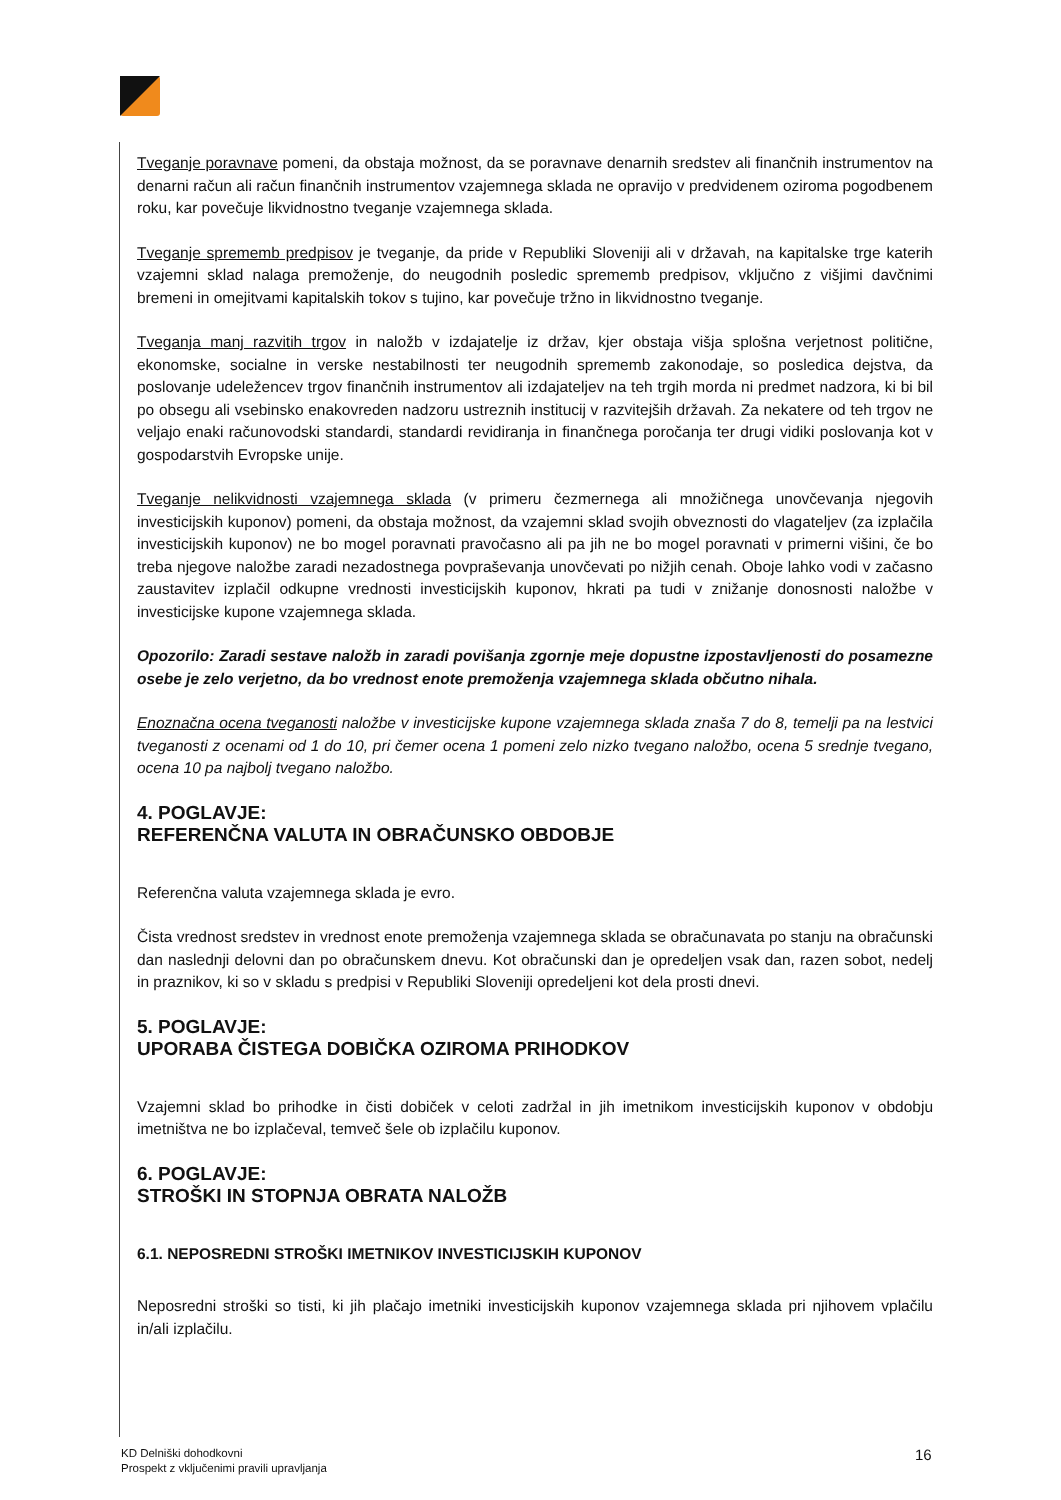Tveganje poravnave pomeni, da obstaja možnost, da se poravnave denarnih sredstev ali finančnih instrumentov na denarni račun ali račun finančnih instrumentov vzajemnega sklada ne opravijo v predvidenem oziroma pogodbenem roku, kar povečuje likvidnostno tveganje vzajemnega sklada.
Tveganje sprememb predpisov je tveganje, da pride v Republiki Sloveniji ali v državah, na kapitalske trge katerih vzajemni sklad nalaga premoženje, do neugodnih posledic sprememb predpisov, vključno z višjimi davčnimi bremeni in omejitvami kapitalskih tokov s tujino, kar povečuje tržno in likvidnostno tveganje.
Tveganja manj razvitih trgov in naložb v izdajatelje iz držav, kjer obstaja višja splošna verjetnost politične, ekonomske, socialne in verske nestabilnosti ter neugodnih sprememb zakonodaje, so posledica dejstva, da poslovanje udeležencev trgov finančnih instrumentov ali izdajateljev na teh trgih morda ni predmet nadzora, ki bi bil po obsegu ali vsebinsko enakovreden nadzoru ustreznih institucij v razvitejših državah. Za nekatere od teh trgov ne veljajo enaki računovodski standardi, standardi revidiranja in finančnega poročanja ter drugi vidiki poslovanja kot v gospodarstvih Evropske unije.
Tveganje nelikvidnosti vzajemnega sklada (v primeru čezmernega ali množičnega unovčevanja njegovih investicijskih kuponov) pomeni, da obstaja možnost, da vzajemni sklad svojih obveznosti do vlagateljev (za izplačila investicijskih kuponov) ne bo mogel poravnati pravočasno ali pa jih ne bo mogel poravnati v primerni višini, če bo treba njegove naložbe zaradi nezadostnega povpraševanja unovčevati po nižjih cenah. Oboje lahko vodi v začasno zaustavitev izplačil odkupne vrednosti investicijskih kuponov, hkrati pa tudi v znižanje donosnosti naložbe v investicijske kupone vzajemnega sklada.
Opozorilo: Zaradi sestave naložb in zaradi povišanja zgornje meje dopustne izpostavljenosti do posamezne osebe je zelo verjetno, da bo vrednost enote premoženja vzajemnega sklada občutno nihala.
Enoznačna ocena tveganosti naložbe v investicijske kupone vzajemnega sklada znaša 7 do 8, temelji pa na lestvici tveganosti z ocenami od 1 do 10, pri čemer ocena 1 pomeni zelo nizko tvegano naložbo, ocena 5 srednje tvegano, ocena 10 pa najbolj tvegano naložbo.
4. POGLAVJE:
REFERENČNA VALUTA IN OBRAČUNSKO OBDOBJE
Referenčna valuta vzajemnega sklada je evro.
Čista vrednost sredstev in vrednost enote premoženja vzajemnega sklada se obračunavata po stanju na obračunski dan naslednji delovni dan po obračunskem dnevu. Kot obračunski dan je opredeljen vsak dan, razen sobot, nedelj in praznikov, ki so v skladu s predpisi v Republiki Sloveniji opredeljeni kot dela prosti dnevi.
5. POGLAVJE:
UPORABA ČISTEGA DOBIČKA OZIROMA PRIHODKOV
Vzajemni sklad bo prihodke in čisti dobiček v celoti zadržal in jih imetnikom investicijskih kuponov v obdobju imetništva ne bo izplačeval, temveč šele ob izplačilu kuponov.
6. POGLAVJE:
STROŠKI IN STOPNJA OBRATA NALOŽB
6.1. NEPOSREDNI STROŠKI IMETNIKOV INVESTICIJSKIH KUPONOV
Neposredni stroški so tisti, ki jih plačajo imetniki investicijskih kuponov vzajemnega sklada pri njihovem vplačilu in/ali izplačilu.
KD Delniški dohodkovni
Prospekt z vključenimi pravili upravljanja
16